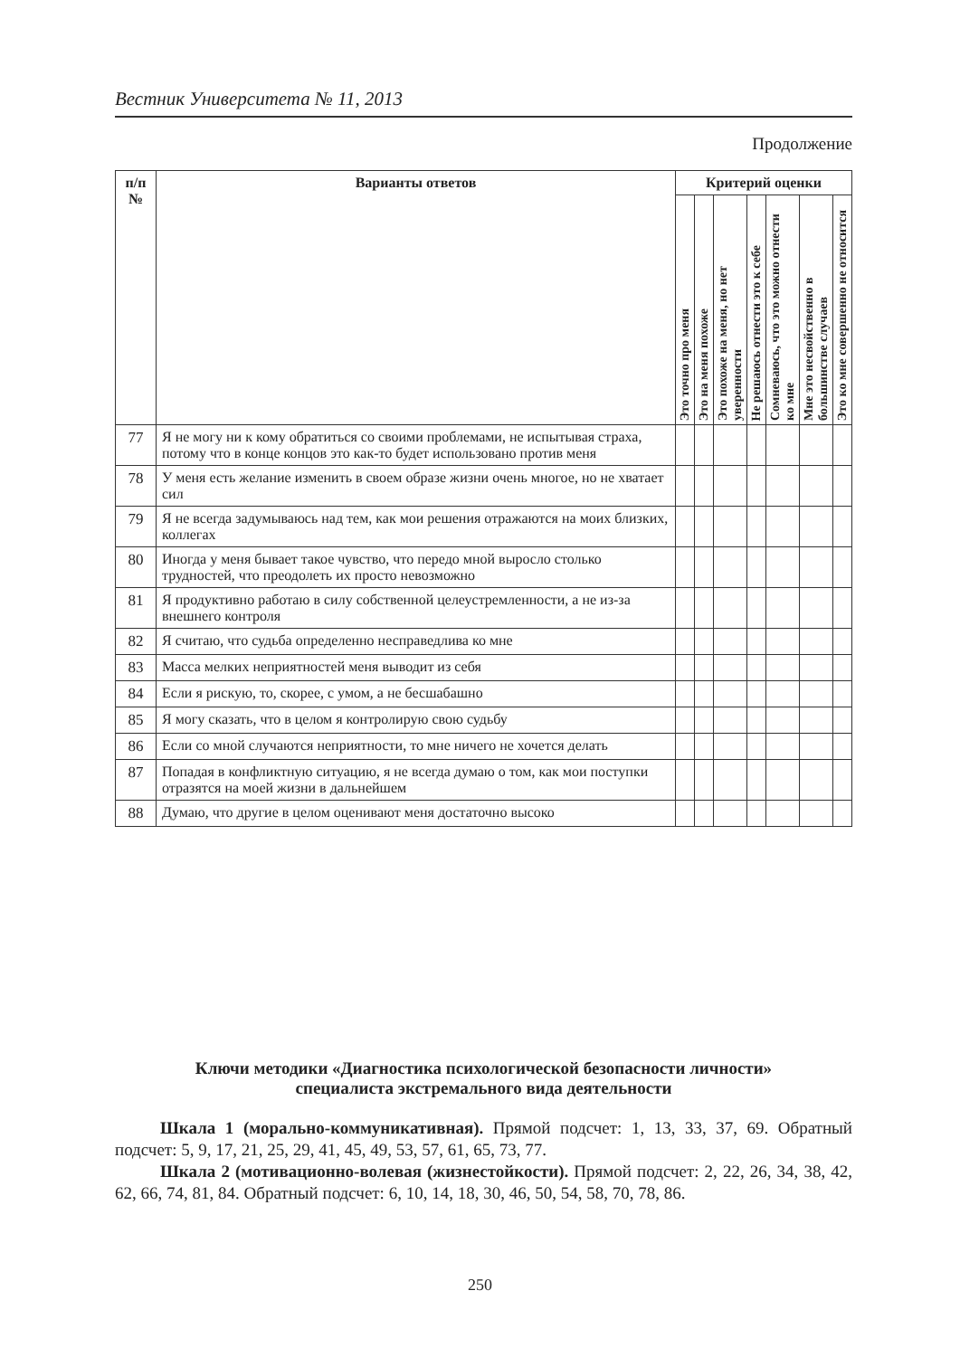Вестник Университета № 11, 2013
Продолжение
| п/п № | Варианты ответов | Критерий оценки | | | | | | |
| --- | --- | --- | --- | --- | --- | --- | --- | --- |
| | | Это точно про меня | Это на меня похоже | Это похоже на меня, но нет уверенности | Не решаюсь отнести это к себе | Сомневаюсь, что это можно отнести ко мне | Мне это несвойственно в большинстве случаев | Это ко мне совершенно не относится |
| 77 | Я не могу ни к кому обратиться со своими проблемами, не испытывая страха, потому что в конце концов это как-то будет использовано против меня | | | | | | | |
| 78 | У меня есть желание изменить в своем образе жизни очень многое, но не хватает сил | | | | | | | |
| 79 | Я не всегда задумываюсь над тем, как мои решения отражаются на моих близких, коллегах | | | | | | | |
| 80 | Иногда у меня бывает такое чувство, что передо мной выросло столько трудностей, что преодолеть их просто невозможно | | | | | | | |
| 81 | Я продуктивно работаю в силу собственной целеустремленности, а не из-за внешнего контроля | | | | | | | |
| 82 | Я считаю, что судьба определенно несправедлива ко мне | | | | | | | |
| 83 | Масса мелких неприятностей меня выводит из себя | | | | | | | |
| 84 | Если я рискую, то, скорее, с умом, а не бесшабашно | | | | | | | |
| 85 | Я могу сказать, что в целом я контролирую свою судьбу | | | | | | | |
| 86 | Если со мной случаются неприятности, то мне ничего не хочется делать | | | | | | | |
| 87 | Попадая в конфликтную ситуацию, я не всегда думаю о том, как мои поступки отразятся на моей жизни в дальнейшем | | | | | | | |
| 88 | Думаю, что другие в целом оценивают меня достаточно высоко | | | | | | | |
Ключи методики «Диагностика психологической безопасности личности»
специалиста экстремального вида деятельности
Шкала 1 (морально-коммуникативная). Прямой подсчет: 1, 13, 33, 37, 69. Обратный подсчет: 5, 9, 17, 21, 25, 29, 41, 45, 49, 53, 57, 61, 65, 73, 77.
Шкала 2 (мотивационно-волевая (жизнестойкости). Прямой подсчет: 2, 22, 26, 34, 38, 42, 62, 66, 74, 81, 84. Обратный подсчет: 6, 10, 14, 18, 30, 46, 50, 54, 58, 70, 78, 86.
250